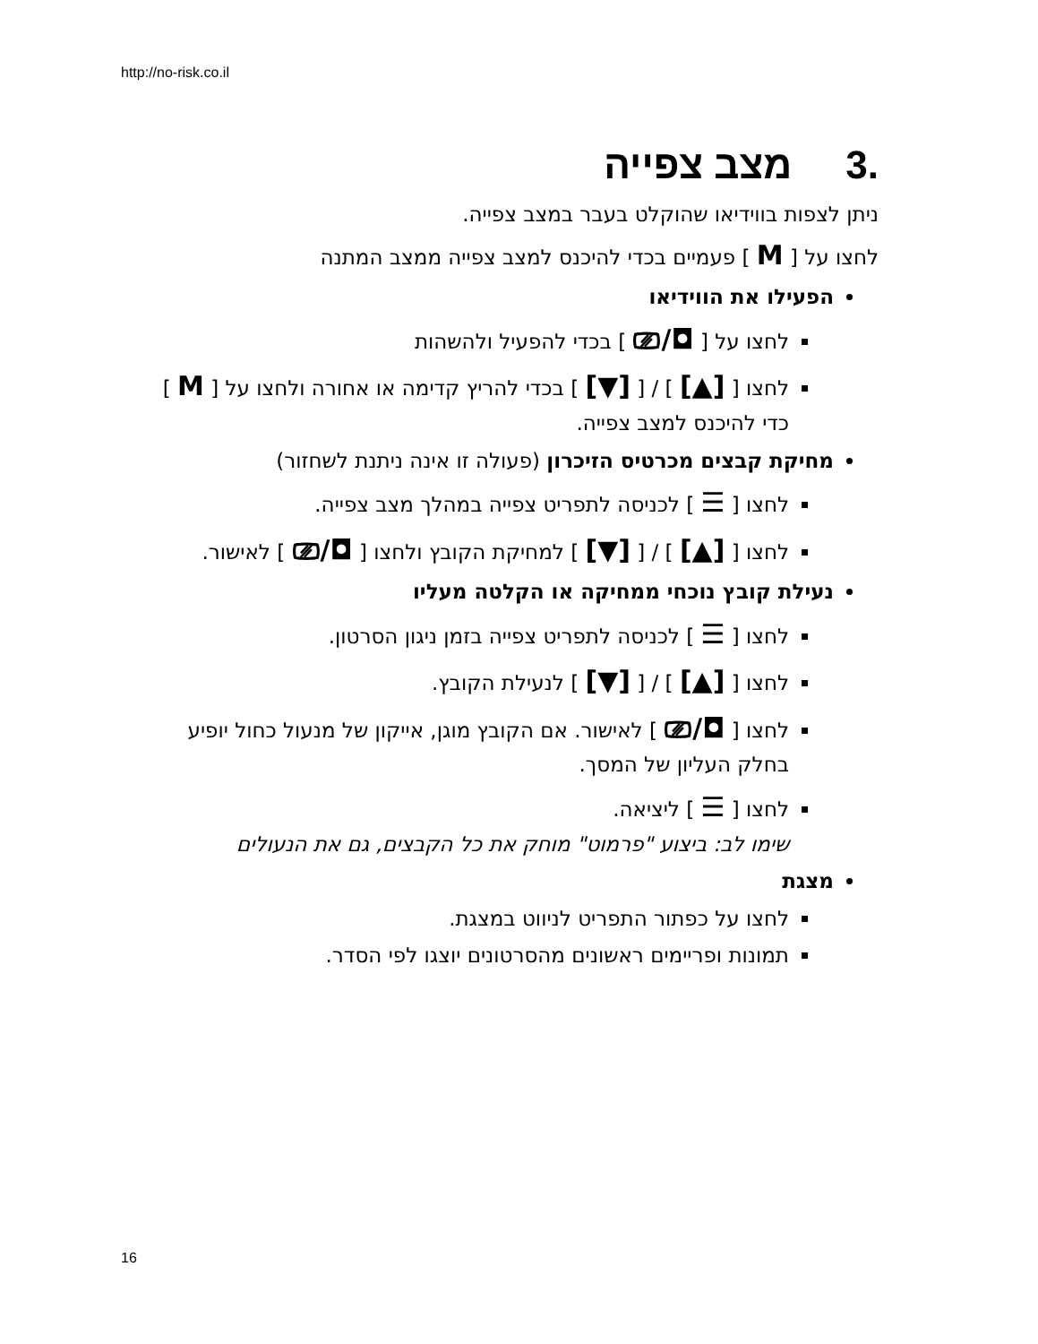http://no-risk.co.il
.3מצב צפייה
ניתן לצפות בווידיאו שהוקלט בעבר במצב צפייה.
לחצו על [ M ] פעמיים בכדי להיכנס למצב צפייה ממצב המתנה
הפעילו את הווידיאו
לחצו על [ ◘/⎚ ] בכדי להפעיל ולהשהות
לחצו [ [▲] ] / [ [▼] ] בכדי להריץ קדימה או אחורה ולחצו על [ M ] כדי להיכנס למצב צפייה.
מחיקת קבצים מכרטיס הזיכרון (פעולה זו אינה ניתנת לשחזור)
לחצו [ ☰ ] לכניסה לתפריט צפייה במהלך מצב צפייה.
לחצו [ [▲] ] / [ [▼] ] למחיקת הקובץ ולחצו [ ◘/⎚ ] לאישור.
נעילת קובץ נוכחי ממחיקה או הקלטה מעליו
לחצו [ ☰ ] לכניסה לתפריט צפייה בזמן ניגון הסרטון.
לחצו [ [▲] ] / [ [▼] ] לנעילת הקובץ.
לחצו [ ◘/⎚ ] לאישור. אם הקובץ מוגן, אייקון של מנעול כחול יופיע בחלק העליון של המסך.
לחצו [ ☰ ] ליציאה.
שימו לב: ביצוע "פרמוט" מוחק את כל הקבצים, גם את הנעולים
מצגת
לחצו על כפתור התפריט לניווט במצגת.
תמונות ופריימים ראשונים מהסרטונים יוצגו לפי הסדר.
16